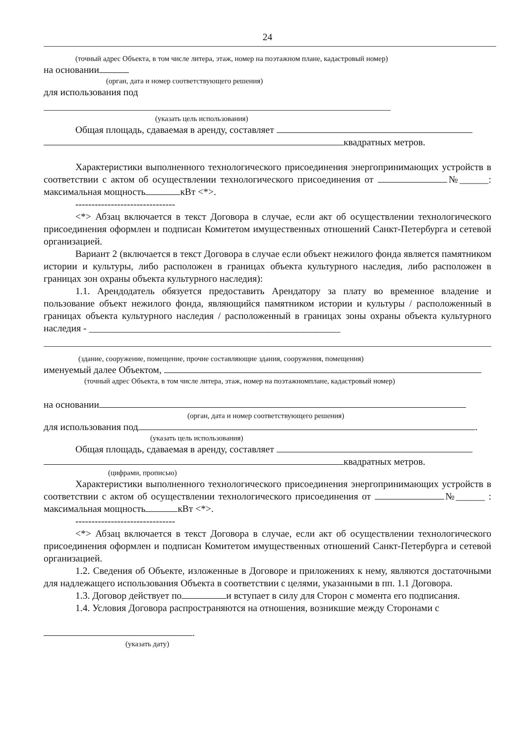24
(точный адрес Объекта, в том числе литера, этаж, номер на поэтажном плане, кадастровый номер)
на основании
(орган, дата и номер соответствующего решения)
для использования под
(указать цель использования)
Общая площадь, сдаваемая в аренду, составляет
квадратных метров.
Характеристики выполненного технологического присоединения энергопринимающих устройств в соответствии с актом об осуществлении технологического присоединения от №______: максимальная мощность кВт <*>.
-------------------------------
<*> Абзац включается в текст Договора в случае, если акт об осуществлении технологического присоединения оформлен и подписан Комитетом имущественных отношений Санкт-Петербурга и сетевой организацией.
Вариант 2 (включается в текст Договора в случае если объект нежилого фонда является памятником истории и культуры, либо расположен в границах объекта культурного наследия, либо расположен в границах зон охраны объекта культурного наследия):
1.1. Арендодатель обязуется предоставить Арендатору за плату во временное владение и пользование объект нежилого фонда, являющийся памятником истории и культуры / расположенный в границах объекта культурного наследия / расположенный в границах зоны охраны объекта культурного наследия - ____________________________________________________
(здание, сооружение, помещение, прочие составляющие здания, сооружения, помещения)
именуемый далее Объектом,
(точный адрес Объекта, в том числе литера, этаж, номер на поэтажномплане, кадастровый номер)
на основании
(орган, дата и номер соответствующего решения)
для использования под .
(указать цель использования)
Общая площадь, сдаваемая в аренду, составляет
квадратных метров.
(цифрами, прописью)
Характеристики выполненного технологического присоединения энергопринимающих устройств в соответствии с актом об осуществлении технологического присоединения от №______ : максимальная мощность кВт <*>.
-------------------------------
<*> Абзац включается в текст Договора в случае, если акт об осуществлении технологического присоединения оформлен и подписан Комитетом имущественных отношений Санкт-Петербурга и сетевой организацией.
1.2. Сведения об Объекте, изложенные в Договоре и приложениях к нему, являются достаточными для надлежащего использования Объекта в соответствии с целями, указанными в пп. 1.1 Договора.
1.3. Договор действует по и вступает в силу для Сторон с момента его подписания.
1.4. Условия Договора распространяются на отношения, возникшие между Сторонами с
.
(указать дату)